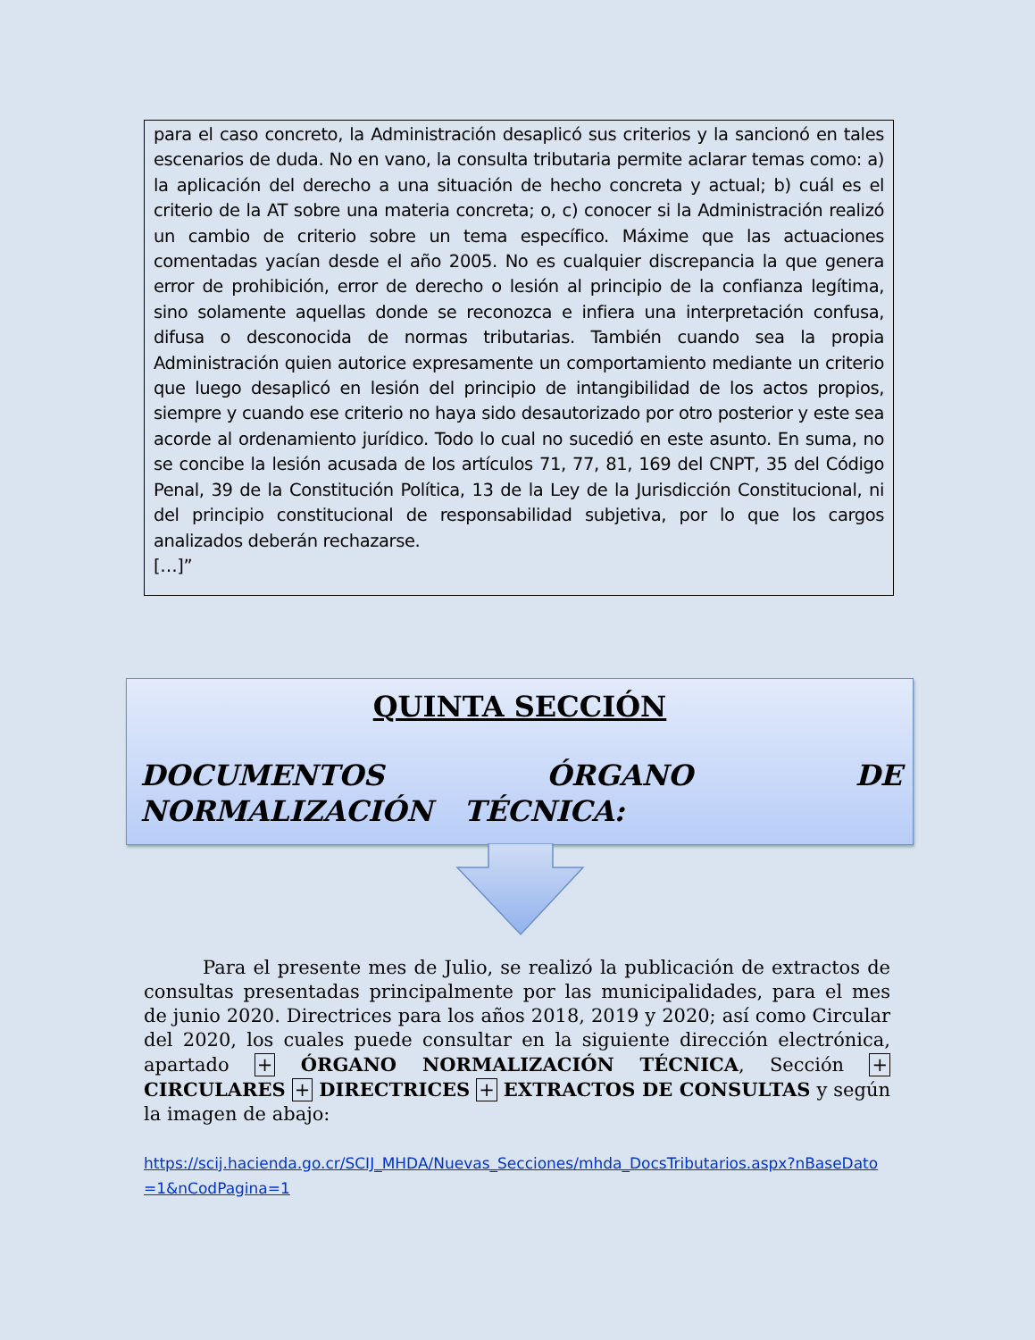para el caso concreto, la Administración desaplicó sus criterios y la sancionó en tales escenarios de duda. No en vano, la consulta tributaria permite aclarar temas como: a) la aplicación del derecho a una situación de hecho concreta y actual; b) cuál es el criterio de la AT sobre una materia concreta; o, c) conocer si la Administración realizó un cambio de criterio sobre un tema específico. Máxime que las actuaciones comentadas yacían desde el año 2005. No es cualquier discrepancia la que genera error de prohibición, error de derecho o lesión al principio de la confianza legítima, sino solamente aquellas donde se reconozca e infiera una interpretación confusa, difusa o desconocida de normas tributarias. También cuando sea la propia Administración quien autorice expresamente un comportamiento mediante un criterio que luego desaplicó en lesión del principio de intangibilidad de los actos propios, siempre y cuando ese criterio no haya sido desautorizado por otro posterior y este sea acorde al ordenamiento jurídico. Todo lo cual no sucedió en este asunto. En suma, no se concibe la lesión acusada de los artículos 71, 77, 81, 169 del CNPT, 35 del Código Penal, 39 de la Constitución Política, 13 de la Ley de la Jurisdicción Constitucional, ni del principio constitucional de responsabilidad subjetiva, por lo que los cargos analizados deberán rechazarse.
[…]”
QUINTA SECCIÓN
DOCUMENTOS ÓRGANO DE NORMALIZACIÓN TÉCNICA:
Para el presente mes de Julio, se realizó la publicación de extractos de consultas presentadas principalmente por las municipalidades, para el mes de junio 2020. Directrices para los años 2018, 2019 y 2020; así como Circular del 2020, los cuales puede consultar en la siguiente dirección electrónica, apartado + ÓRGANO NORMALIZACIÓN TÉCNICA, Sección + CIRCULARES + DIRECTRICES + EXTRACTOS DE CONSULTAS y según la imagen de abajo:
https://scij.hacienda.go.cr/SCIJ_MHDA/Nuevas_Secciones/mhda_DocsTributarios.aspx?nBaseDato =1&nCodPagina=1